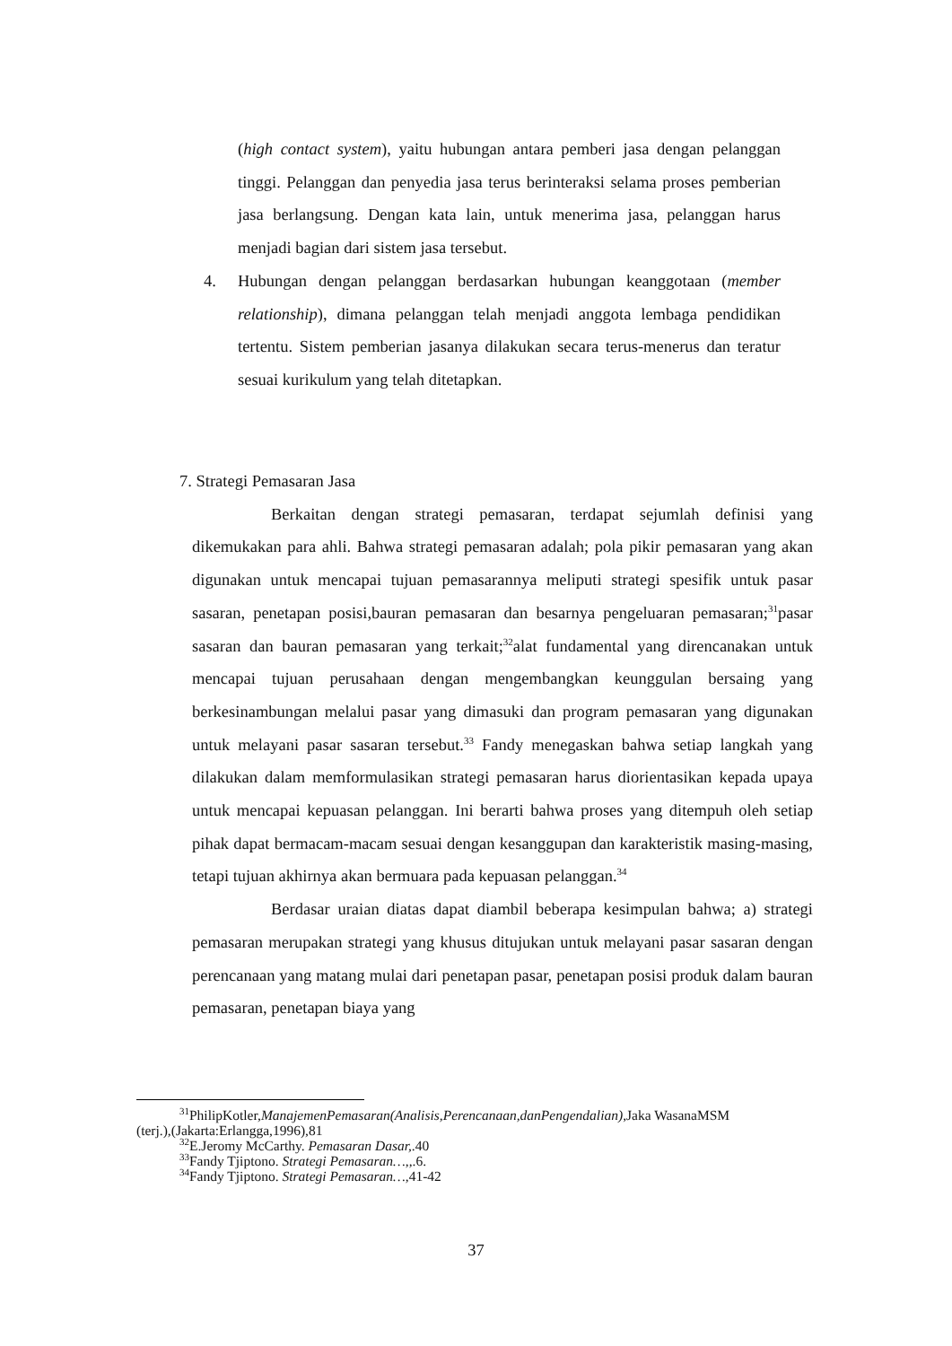(high contact system), yaitu hubungan antara pemberi jasa dengan pelanggan tinggi. Pelanggan dan penyedia jasa terus berinteraksi selama proses pemberian jasa berlangsung. Dengan kata lain, untuk menerima jasa, pelanggan harus menjadi bagian dari sistem jasa tersebut.
4.
Hubungan dengan pelanggan berdasarkan hubungan keanggotaan (member relationship), dimana pelanggan telah menjadi anggota lembaga pendidikan tertentu. Sistem pemberian jasanya dilakukan secara terus-menerus dan teratur sesuai kurikulum yang telah ditetapkan.
7. Strategi Pemasaran Jasa
Berkaitan dengan strategi pemasaran, terdapat sejumlah definisi yang dikemukakan para ahli. Bahwa strategi pemasaran adalah; pola pikir pemasaran yang akan digunakan untuk mencapai tujuan pemasarannya meliputi strategi spesifik untuk pasar sasaran, penetapan posisi,bauran pemasaran dan besarnya pengeluaran pemasaran;<sup>31</sup>pasar sasaran dan bauran pemasaran yang terkait;<sup>32</sup>alat fundamental yang direncanakan untuk mencapai tujuan perusahaan dengan mengembangkan keunggulan bersaing yang berkesinambungan melalui pasar yang dimasuki dan program pemasaran yang digunakan untuk melayani pasar sasaran tersebut.<sup>33</sup> Fandy menegaskan bahwa setiap langkah yang dilakukan dalam memformulasikan strategi pemasaran harus diorientasikan kepada upaya untuk mencapai kepuasan pelanggan. Ini berarti bahwa proses yang ditempuh oleh setiap pihak dapat bermacam-macam sesuai dengan kesanggupan dan karakteristik masing-masing, tetapi tujuan akhirnya akan bermuara pada kepuasan pelanggan.<sup>34</sup>
Berdasar uraian diatas dapat diambil beberapa kesimpulan bahwa; a) strategi pemasaran merupakan strategi yang khusus ditujukan untuk melayani pasar sasaran dengan perencanaan yang matang mulai dari penetapan pasar, penetapan posisi produk dalam bauran pemasaran, penetapan biaya yang
<sup>31</sup> PhilipKotler,ManajemenPemasaran(Analisis,Perencanaan,danPengendalian),Jaka WasanaMSM (terj.),(Jakarta:Erlangga,1996),81
<sup>32</sup> E.Jeromy McCarthy. Pemasaran Dasar,.40
<sup>33</sup> Fandy Tjiptono. Strategi Pemasaran…,,.6.
<sup>34</sup> Fandy Tjiptono. Strategi Pemasaran…,41-42
37